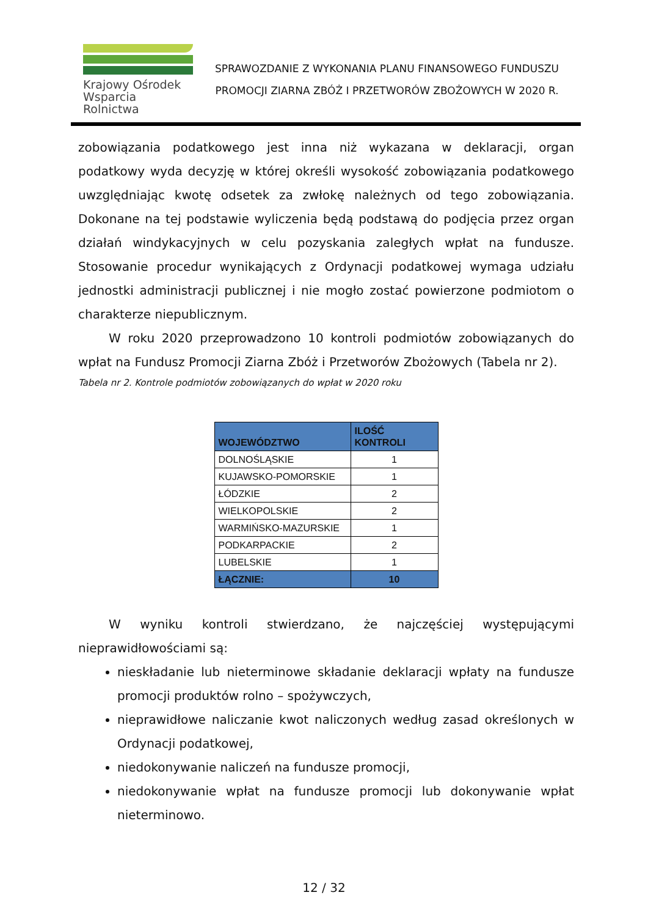Krajowy Ośrodek
Wsparcia Rolnictwa
SPRAWOZDANIE Z WYKONANIA PLANU FINANSOWEGO FUNDUSZU
PROMOCJI ZIARNA ZBÓŻ I PRZETWORÓW ZBOŻOWYCH W 2020 R.
zobowiązania podatkowego jest inna niż wykazana w deklaracji, organ podatkowy wyda decyzję w której określi wysokość zobowiązania podatkowego uwzględniając kwotę odsetek za zwłokę należnych od tego zobowiązania. Dokonane na tej podstawie wyliczenia będą podstawą do podjęcia przez organ działań windykacyjnych w celu pozyskania zaległych wpłat na fundusze. Stosowanie procedur wynikających z Ordynacji podatkowej wymaga udziału jednostki administracji publicznej i nie mogło zostać powierzone podmiotom o charakterze niepublicznym.
W roku 2020 przeprowadzono 10 kontroli podmiotów zobowiązanych do wpłat na Fundusz Promocji Ziarna Zbóż i Przetworów Zbożowych (Tabela nr 2).
Tabela nr 2. Kontrole podmiotów zobowiązanych do wpłat w 2020 roku
| WOJEWÓDZTWO | ILOŚĆ KONTROLI |
| --- | --- |
| DOLNOŚLĄSKIE | 1 |
| KUJAWSKO-POMORSKIE | 1 |
| ŁÓDZKIE | 2 |
| WIELKOPOLSKIE | 2 |
| WARMIŃSKO-MAZURSKIE | 1 |
| PODKARPACKIE | 2 |
| LUBELSKIE | 1 |
| ŁĄCZNIE: | 10 |
W wyniku kontroli stwierdzano, że najczęściej występującymi nieprawidłowościami są:
nieskładanie lub nieterminowe składanie deklaracji wpłaty na fundusze promocji produktów rolno – spożywczych,
nieprawidłowe naliczanie kwot naliczonych według zasad określonych w Ordynacji podatkowej,
niedokonywanie naliczeń na fundusze promocji,
niedokonywanie wpłat na fundusze promocji lub dokonywanie wpłat nieterminowo.
12 / 32